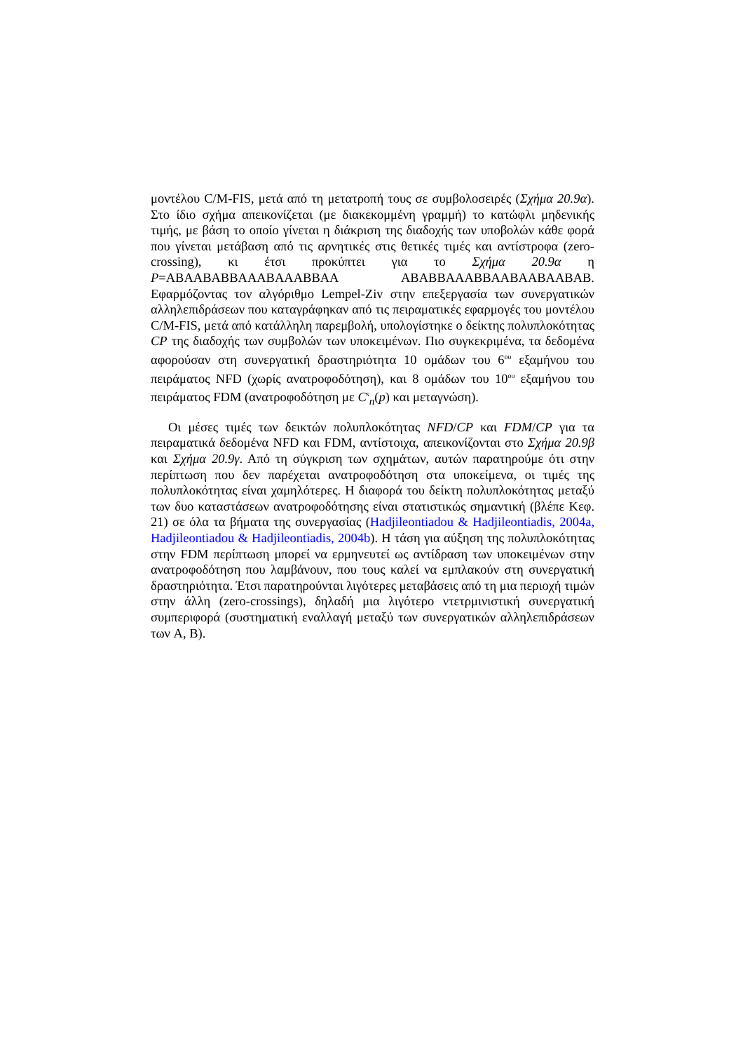μοντέλου C/M-FIS, μετά από τη μετατροπή τους σε συμβολοσειρές (Σχήμα 20.9α). Στο ίδιο σχήμα απεικονίζεται (με διακεκομμένη γραμμή) το κατώφλι μηδενικής τιμής, με βάση το οποίο γίνεται η διάκριση της διαδοχής των υποβολών κάθε φορά που γίνεται μετάβαση από τις αρνητικές στις θετικές τιμές και αντίστροφα (zero-crossing), κι έτσι προκύπτει για το Σχήμα 20.9α η P=ABAABABBAAABAAABBAA ABABBAAABBAABAABAABAB. Εφαρμόζοντας τον αλγόριθμο Lempel-Ziv στην επεξεργασία των συνεργατικών αλληλεπιδράσεων που καταγράφηκαν από τις πειραματικές εφαρμογές του μοντέλου C/M-FIS, μετά από κατάλληλη παρεμβολή, υπολογίστηκε ο δείκτης πολυπλοκότητας CP της διαδοχής των συμβολών των υποκειμένων. Πιο συγκεκριμένα, τα δεδομένα αφορούσαν στη συνεργατική δραστηριότητα 10 ομάδων του 6<sup>ου</sup> εξαμήνου του πειράματος NFD (χωρίς ανατροφοδότηση), και 8 ομάδων του 10<sup>ου</sup> εξαμήνου του πειράματος FDM (ανατροφοδότηση με C<sup>s</sup><sub>n</sub>(p) και μεταγνώση).
Οι μέσες τιμές των δεικτών πολυπλοκότητας NFD/CP και FDM/CP για τα πειραματικά δεδομένα NFD και FDM, αντίστοιχα, απεικονίζονται στο Σχήμα 20.9β και Σχήμα 20.9γ. Από τη σύγκριση των σχημάτων, αυτών παρατηρούμε ότι στην περίπτωση που δεν παρέχεται ανατροφοδότηση στα υποκείμενα, οι τιμές της πολυπλοκότητας είναι χαμηλότερες. Η διαφορά του δείκτη πολυπλοκότητας μεταξύ των δυο καταστάσεων ανατροφοδότησης είναι στατιστικώς σημαντική (βλέπε Κεφ. 21) σε όλα τα βήματα της συνεργασίας (Hadjileontiadou & Hadjileontiadis, 2004a, Hadjileontiadou & Hadjileontiadis, 2004b). Η τάση για αύξηση της πολυπλοκότητας στην FDM περίπτωση μπορεί να ερμηνευτεί ως αντίδραση των υποκειμένων στην ανατροφοδότηση που λαμβάνουν, που τους καλεί να εμπλακούν στη συνεργατική δραστηριότητα. Έτσι παρατηρούνται λιγότερες μεταβάσεις από τη μια περιοχή τιμών στην άλλη (zero-crossings), δηλαδή μια λιγότερο ντετρμινιστική συνεργατική συμπεριφορά (συστηματική εναλλαγή μεταξύ των συνεργατικών αλληλεπιδράσεων των A, B).